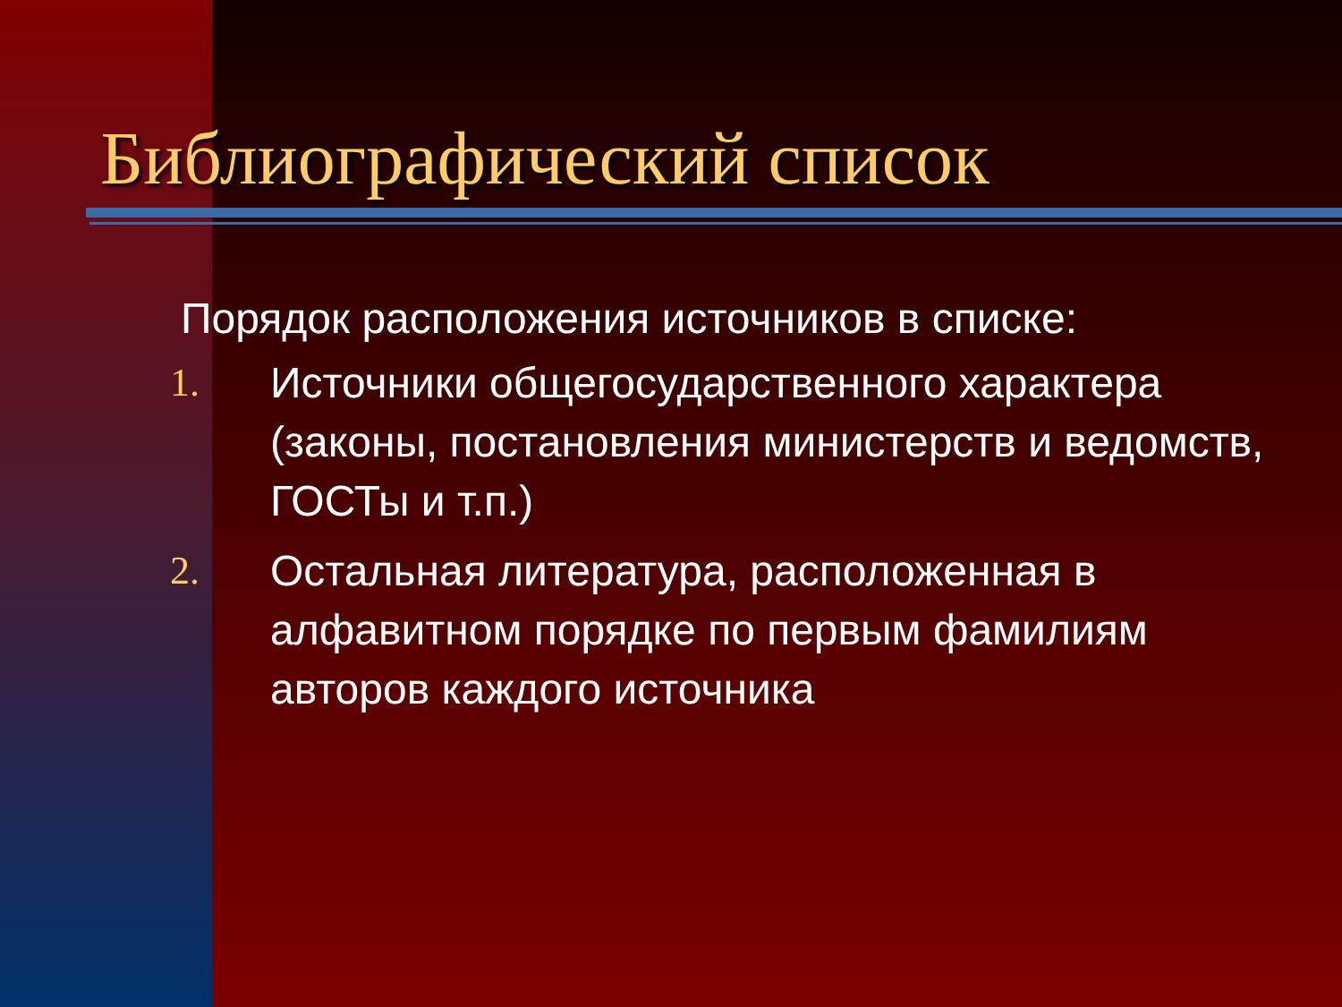Библиографический список
Порядок расположения источников в списке:
1. Источники общегосударственного характера (законы, постановления министерств и ведомств, ГОСТы и т.п.)
2. Остальная литература, расположенная в алфавитном порядке по первым фамилиям авторов каждого источника